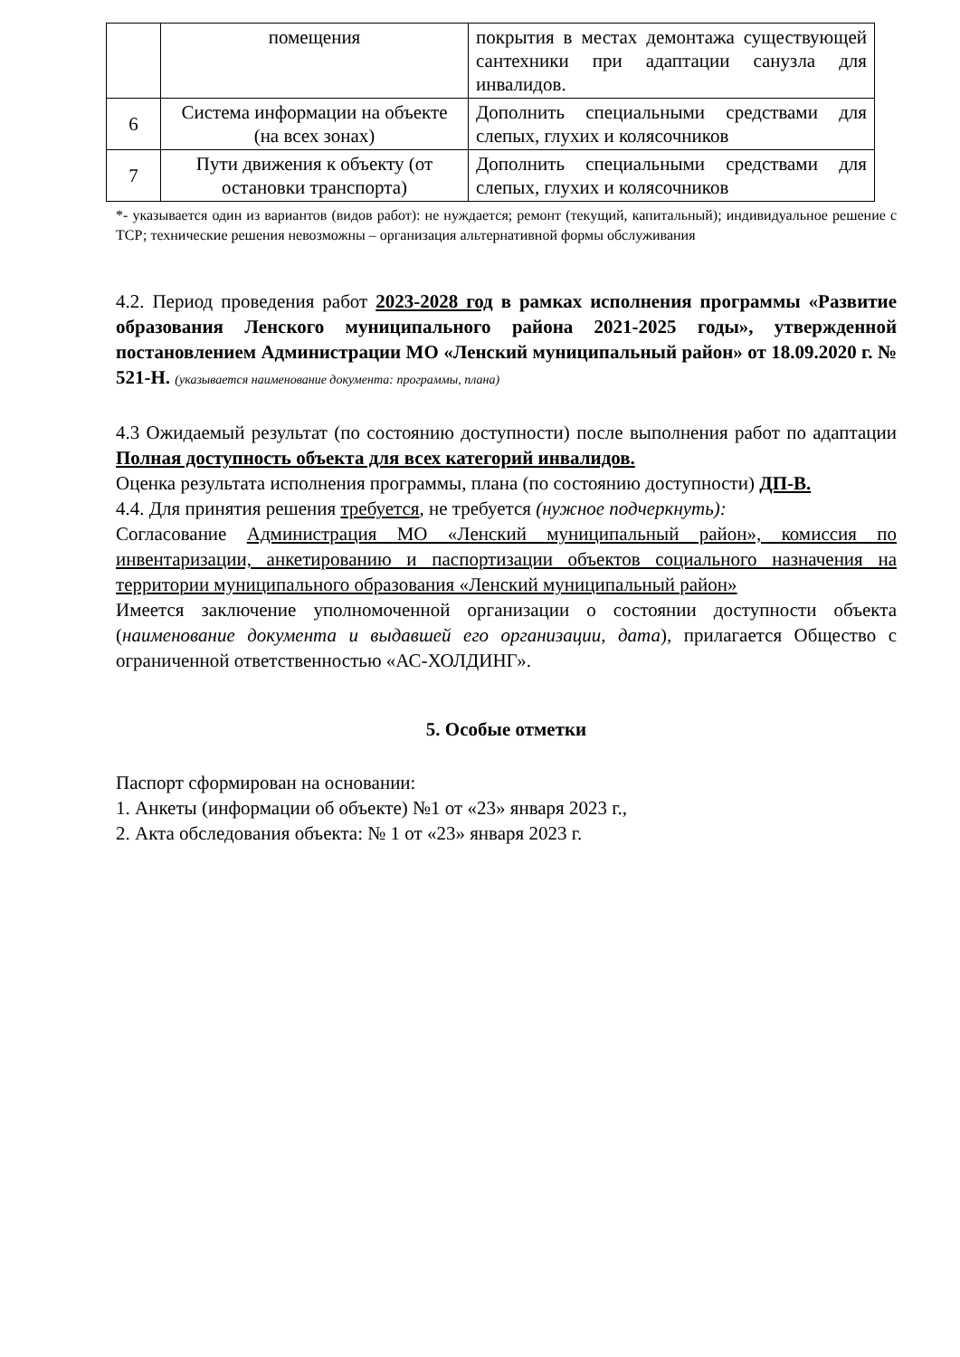| | помещения | покрытия в местах демонтажа существующей сантехники при адаптации санузла для инвалидов. |
| 6 | Система информации на объекте (на всех зонах) | Дополнить специальными средствами для слепых, глухих и колясочников |
| 7 | Пути движения к объекту (от остановки транспорта) | Дополнить специальными средствами для слепых, глухих и колясочников |
*- указывается один из вариантов (видов работ): не нуждается; ремонт (текущий, капитальный); индивидуальное решение с ТСР; технические решения невозможны – организация альтернативной формы обслуживания
4.2. Период проведения работ 2023-2028 год в рамках исполнения программы «Развитие образования Ленского муниципального района 2021-2025 годы», утвержденной постановлением Администрации МО «Ленский муниципальный район» от 18.09.2020 г. № 521-Н. (указывается наименование документа: программы, плана)
4.3 Ожидаемый результат (по состоянию доступности) после выполнения работ по адаптации Полная доступность объекта для всех категорий инвалидов.
Оценка результата исполнения программы, плана (по состоянию доступности) ДП-В.
4.4. Для принятия решения требуется, не требуется (нужное подчеркнуть):
Согласование Администрация МО «Ленский муниципальный район», комиссия по инвентаризации, анкетированию и паспортизации объектов социального назначения на территории муниципального образования «Ленский муниципальный район»
Имеется заключение уполномоченной организации о состоянии доступности объекта (наименование документа и выдавшей его организации, дата), прилагается Общество с ограниченной ответственностью «АС-ХОЛДИНГ».
5. Особые отметки
Паспорт сформирован на основании:
1. Анкеты (информации об объекте) №1 от «23» января 2023 г.,
2. Акта обследования объекта: № 1 от «23» января 2023 г.